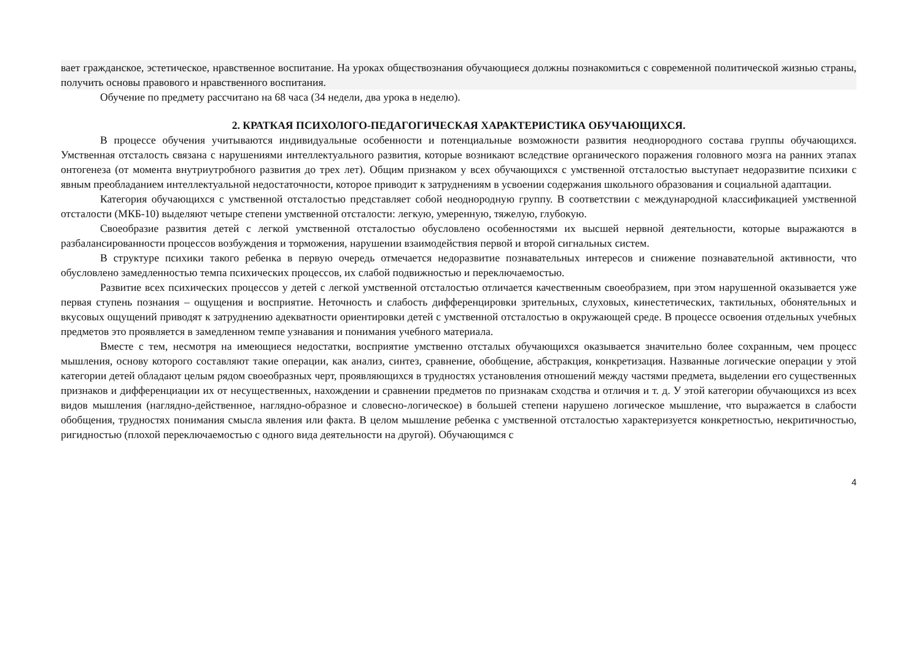вает гражданское, эстетическое, нравственное воспитание. На уроках обществознания обучающиеся должны познакомиться с современной политической жизнью страны, получить основы правового и нравственного воспитания.
Обучение по предмету рассчитано на 68 часа (34 недели, два урока в неделю).
2. КРАТКАЯ ПСИХОЛОГО-ПЕДАГОГИЧЕСКАЯ ХАРАКТЕРИСТИКА ОБУЧАЮЩИХСЯ.
В процессе обучения учитываются индивидуальные особенности и потенциальные возможности развития неоднородного состава группы обучающихся. Умственная отсталость связана с нарушениями интеллектуального развития, которые возникают вследствие органического поражения головного мозга на ранних этапах онтогенеза (от момента внутриутробного развития до трех лет). Общим признаком у всех обучающихся с умственной отсталостью выступает недоразвитие психики с явным преобладанием интеллектуальной недостаточности, которое приводит к затруднениям в усвоении содержания школьного образования и социальной адаптации.
Категория обучающихся с умственной отсталостью представляет собой неоднородную группу. В соответствии с международной классификацией умственной отсталости (МКБ-10) выделяют четыре степени умственной отсталости: легкую, умеренную, тяжелую, глубокую.
Своеобразие развития детей с легкой умственной отсталостью обусловлено особенностями их высшей нервной деятельности, которые выражаются в разбалансированности процессов возбуждения и торможения, нарушении взаимодействия первой и второй сигнальных систем.
В структуре психики такого ребенка в первую очередь отмечается недоразвитие познавательных интересов и снижение познавательной активности, что обусловлено замедленностью темпа психических процессов, их слабой подвижностью и переключаемостью.
Развитие всех психических процессов у детей с легкой умственной отсталостью отличается качественным своеобразием, при этом нарушенной оказывается уже первая ступень познания – ощущения и восприятие. Неточность и слабость дифференцировки зрительных, слуховых, кинестетических, тактильных, обонятельных и вкусовых ощущений приводят к затруднению адекватности ориентировки детей с умственной отсталостью в окружающей среде. В процессе освоения отдельных учебных предметов это проявляется в замедленном темпе узнавания и понимания учебного материала.
Вместе с тем, несмотря на имеющиеся недостатки, восприятие умственно отсталых обучающихся оказывается значительно более сохранным, чем процесс мышления, основу которого составляют такие операции, как анализ, синтез, сравнение, обобщение, абстракция, конкретизация. Названные логические операции у этой категории детей обладают целым рядом своеобразных черт, проявляющихся в трудностях установления отношений между частями предмета, выделении его существенных признаков и дифференциации их от несущественных, нахождении и сравнении предметов по признакам сходства и отличия и т. д. У этой категории обучающихся из всех видов мышления (наглядно-действенное, наглядно-образное и словесно-логическое) в большей степени нарушено логическое мышление, что выражается в слабости обобщения, трудностях понимания смысла явления или факта. В целом мышление ребенка с умственной отсталостью характеризуется конкретностью, некритичностью, ригидностью (плохой переключаемостью с одного вида деятельности на другой). Обучающимся с
4